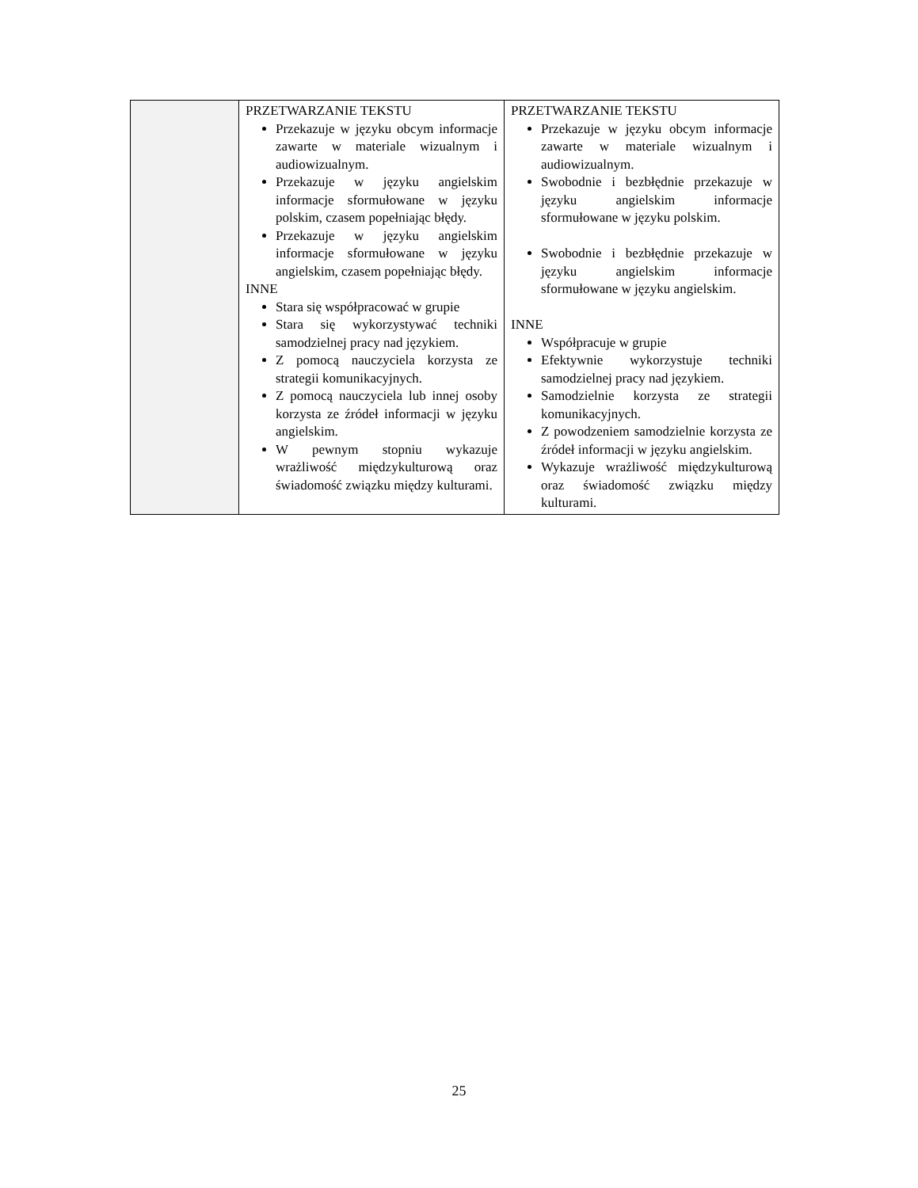| | PRZETWARZANIE TEKSTU Przekazuje w języku obcym informacje zawarte w materiale wizualnym i audiowizualnym. Przekazuje w języku angielskim informacje sformułowane w języku polskim, czasem popełniając błędy. Przekazuje w języku angielskim informacje sformułowane w języku angielskim, czasem popełniając błędy. INNE Stara się współpracować w grupie Stara się wykorzystywać techniki samodzielnej pracy nad językiem. Z pomocą nauczyciela korzysta ze strategii komunikacyjnych. Z pomocą nauczyciela lub innej osoby korzysta ze źródeł informacji w języku angielskim. W pewnym stopniu wykazuje wrażliwość międzykulturową oraz świadomość związku między kulturami. | PRZETWARZANIE TEKSTU Przekazuje w języku obcym informacje zawarte w materiale wizualnym i audiowizualnym. Swobodnie i bezbłędnie przekazuje w języku angielskim informacje sformułowane w języku polskim. Swobodnie i bezbłędnie przekazuje w języku angielskim informacje sformułowane w języku angielskim. INNE Współpracuje w grupie Efektywnie wykorzystuje techniki samodzielnej pracy nad językiem. Samodzielnie korzysta ze strategii komunikacyjnych. Z powodzeniem samodzielnie korzysta ze źródeł informacji w języku angielskim. Wykazuje wrażliwość międzykulturową oraz świadomość związku między kulturami. |
25